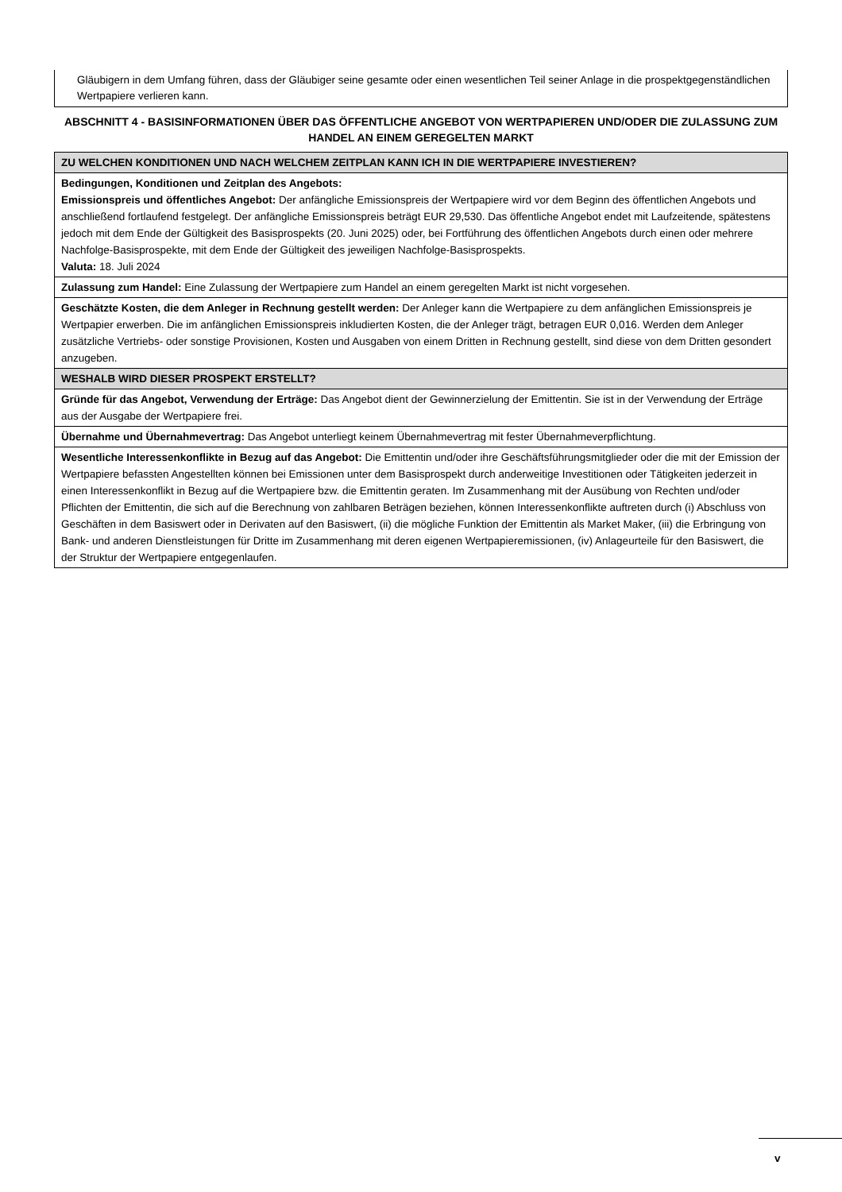Gläubigern in dem Umfang führen, dass der Gläubiger seine gesamte oder einen wesentlichen Teil seiner Anlage in die prospektgegenständlichen Wertpapiere verlieren kann.
ABSCHNITT 4 - BASISINFORMATIONEN ÜBER DAS ÖFFENTLICHE ANGEBOT VON WERTPAPIEREN UND/ODER DIE ZULASSUNG ZUM HANDEL AN EINEM GEREGELTEN MARKT
| ZU WELCHEN KONDITIONEN UND NACH WELCHEM ZEITPLAN KANN ICH IN DIE WERTPAPIERE INVESTIEREN? |
| Bedingungen, Konditionen und Zeitplan des Angebots: Emissionspreis und öffentliches Angebot: Der anfängliche Emissionspreis der Wertpapiere wird vor dem Beginn des öffentlichen Angebots und anschließend fortlaufend festgelegt. Der anfängliche Emissionspreis beträgt EUR 29,530. Das öffentliche Angebot endet mit Laufzeitende, spätestens jedoch mit dem Ende der Gültigkeit des Basisprospekts (20. Juni 2025) oder, bei Fortführung des öffentlichen Angebots durch einen oder mehrere Nachfolge-Basisprospekte, mit dem Ende der Gültigkeit des jeweiligen Nachfolge-Basisprospekts. Valuta: 18. Juli 2024 |
| Zulassung zum Handel: Eine Zulassung der Wertpapiere zum Handel an einem geregelten Markt ist nicht vorgesehen. |
| Geschätzte Kosten, die dem Anleger in Rechnung gestellt werden: Der Anleger kann die Wertpapiere zu dem anfänglichen Emissionspreis je Wertpapier erwerben. Die im anfänglichen Emissionspreis inkludierten Kosten, die der Anleger trägt, betragen EUR 0,016. Werden dem Anleger zusätzliche Vertriebs- oder sonstige Provisionen, Kosten und Ausgaben von einem Dritten in Rechnung gestellt, sind diese von dem Dritten gesondert anzugeben. |
| WESHALB WIRD DIESER PROSPEKT ERSTELLT? |
| Gründe für das Angebot, Verwendung der Erträge: Das Angebot dient der Gewinnerzielung der Emittentin. Sie ist in der Verwendung der Erträge aus der Ausgabe der Wertpapiere frei. |
| Übernahme und Übernahmevertrag: Das Angebot unterliegt keinem Übernahmevertrag mit fester Übernahmeverpflichtung. |
| Wesentliche Interessenkonflikte in Bezug auf das Angebot: Die Emittentin und/oder ihre Geschäftsführungsmitglieder oder die mit der Emission der Wertpapiere befassten Angestellten können bei Emissionen unter dem Basisprospekt durch anderweitige Investitionen oder Tätigkeiten jederzeit in einen Interessenkonflikt in Bezug auf die Wertpapiere bzw. die Emittentin geraten. Im Zusammenhang mit der Ausübung von Rechten und/oder Pflichten der Emittentin, die sich auf die Berechnung von zahlbaren Beträgen beziehen, können Interessenkonflikte auftreten durch (i) Abschluss von Geschäften in dem Basiswert oder in Derivaten auf den Basiswert, (ii) die mögliche Funktion der Emittentin als Market Maker, (iii) die Erbringung von Bank- und anderen Dienstleistungen für Dritte im Zusammenhang mit deren eigenen Wertpapieremissionen, (iv) Anlageurteile für den Basiswert, die der Struktur der Wertpapiere entgegenlaufen. |
v